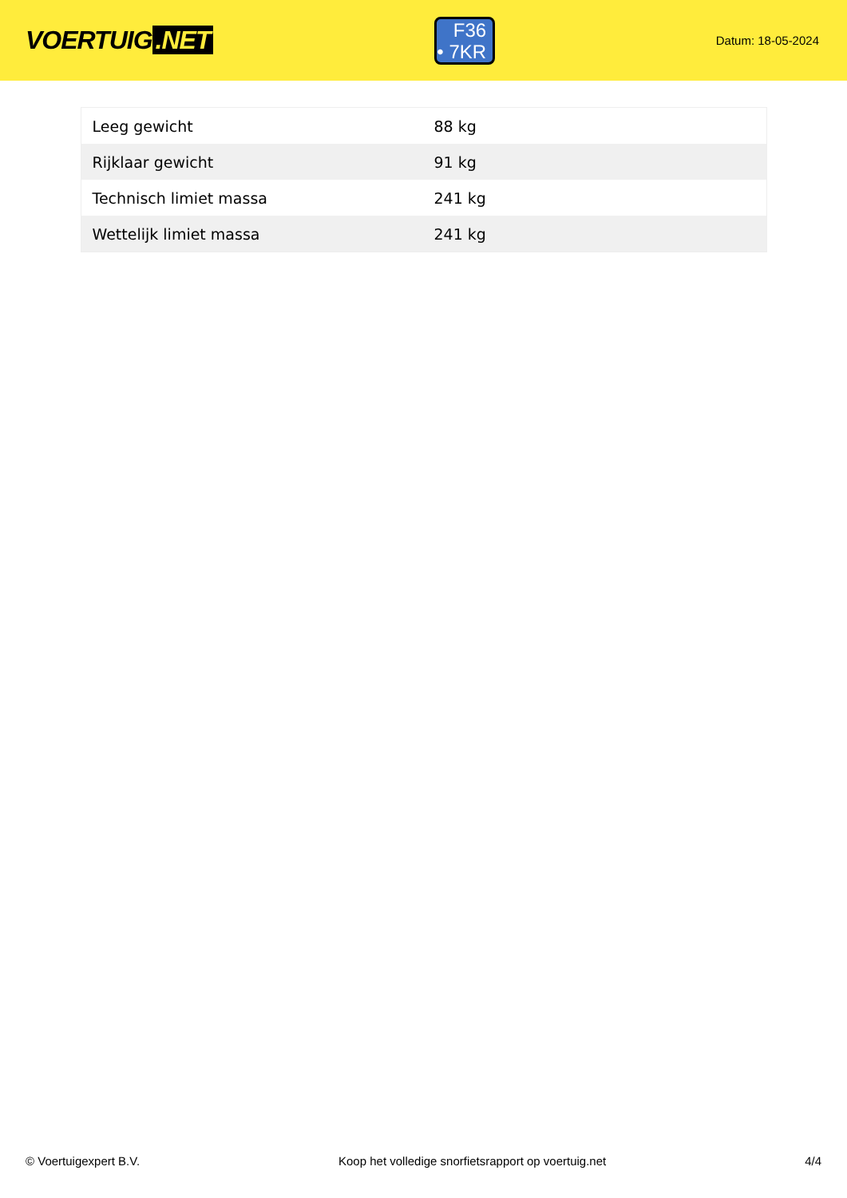VOERTUIG.NET
F36
• 7KR
Datum: 18-05-2024
| Leeg gewicht | 88 kg |
| Rijklaar gewicht | 91 kg |
| Technisch limiet massa | 241 kg |
| Wettelijk limiet massa | 241 kg |
© Voertuigexpert B.V. Koop het volledige snorfietsrapport op voertuig.net 4/4